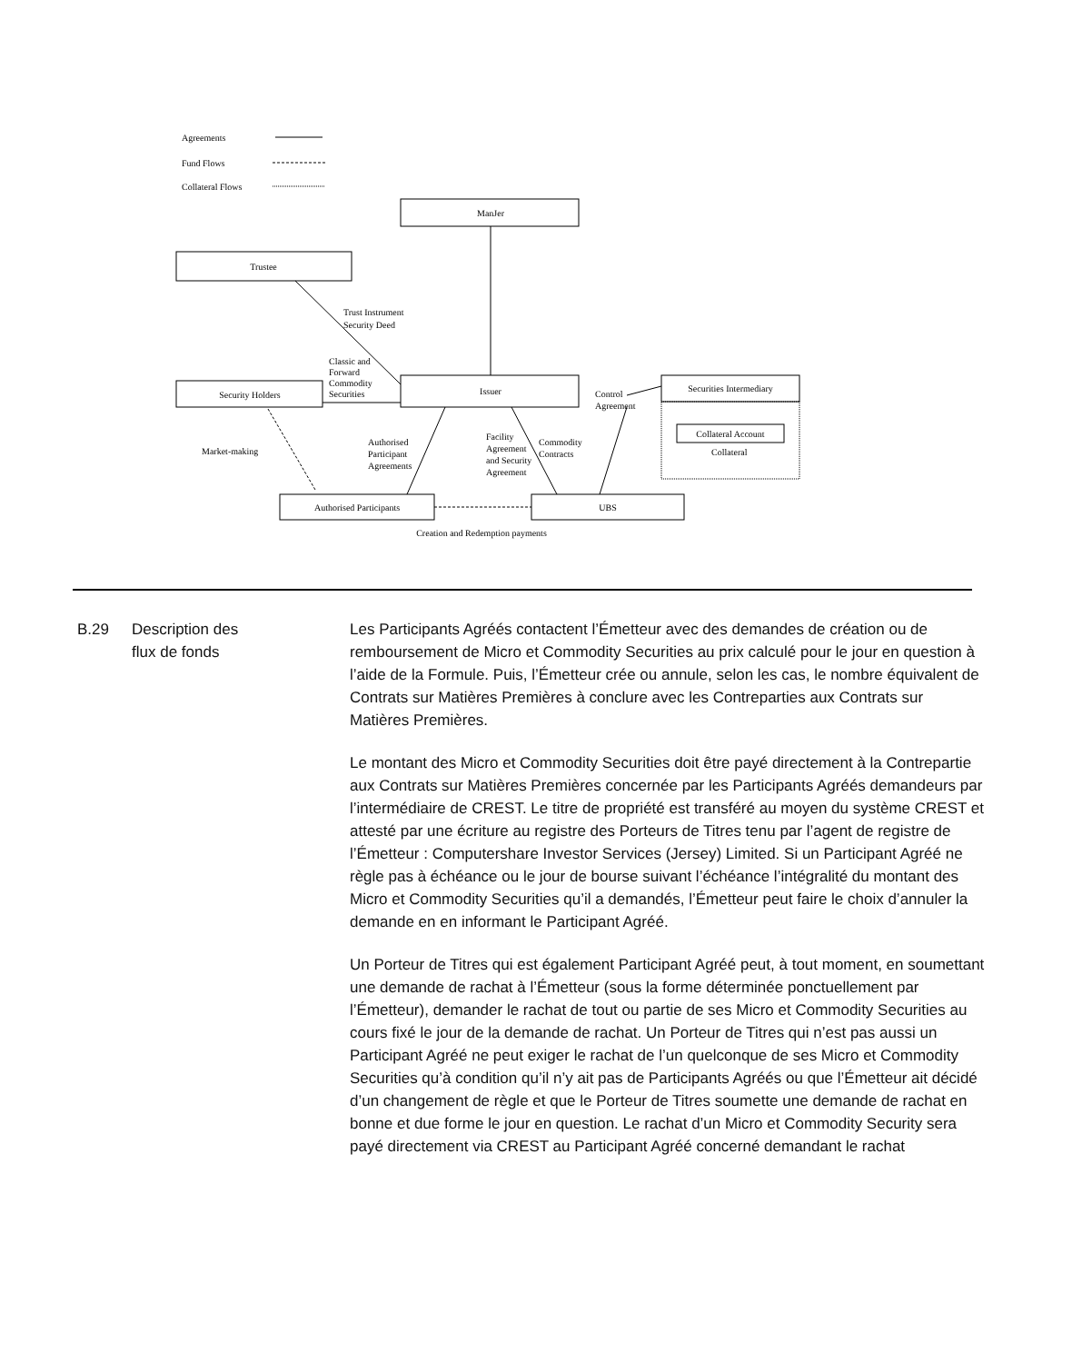Agreements
Fund Flows
Collateral Flows
ManJer
Trustee
Security Holders
Issuer
Securities Intermediary
Collateral Account
Authorised Participants
UBS
Creation and Redemption payments
Trust Instrument
Security Deed
Classic and
Forward
Commodity
Securities
Market-making
Authorised
Participant
Agreements
Facility
Agreement
and Security
Agreement
Commodity
Contracts
Control
Agreement
Collateral
B.29 Description des
flux de fonds
Les Participants Agréés contactent l’Émetteur avec des demandes de création ou de remboursement de Micro et Commodity Securities au prix calculé pour le jour en question à l’aide de la Formule. Puis, l’Émetteur crée ou annule, selon les cas, le nombre équivalent de Contrats sur Matières Premières à conclure avec les Contreparties aux Contrats sur Matières Premières.
Le montant des Micro et Commodity Securities doit être payé directement à la Contrepartie aux Contrats sur Matières Premières concernée par les Participants Agréés demandeurs par l’intermédiaire de CREST. Le titre de propriété est transféré au moyen du système CREST et attesté par une écriture au registre des Porteurs de Titres tenu par l’agent de registre de l’Émetteur : Computershare Investor Services (Jersey) Limited. Si un Participant Agréé ne règle pas à échéance ou le jour de bourse suivant l’échéance l’intégralité du montant des Micro et Commodity Securities qu’il a demandés, l’Émetteur peut faire le choix d’annuler la demande en en informant le Participant Agréé.
Un Porteur de Titres qui est également Participant Agréé peut, à tout moment, en soumettant une demande de rachat à l’Émetteur (sous la forme déterminée ponctuellement par l’Émetteur), demander le rachat de tout ou partie de ses Micro et Commodity Securities au cours fixé le jour de la demande de rachat. Un Porteur de Titres qui n’est pas aussi un Participant Agréé ne peut exiger le rachat de l’un quelconque de ses Micro et Commodity Securities qu’à condition qu’il n’y ait pas de Participants Agréés ou que l’Émetteur ait décidé d’un changement de règle et que le Porteur de Titres soumette une demande de rachat en bonne et due forme le jour en question. Le rachat d’un Micro et Commodity Security sera payé directement via CREST au Participant Agréé concerné demandant le rachat